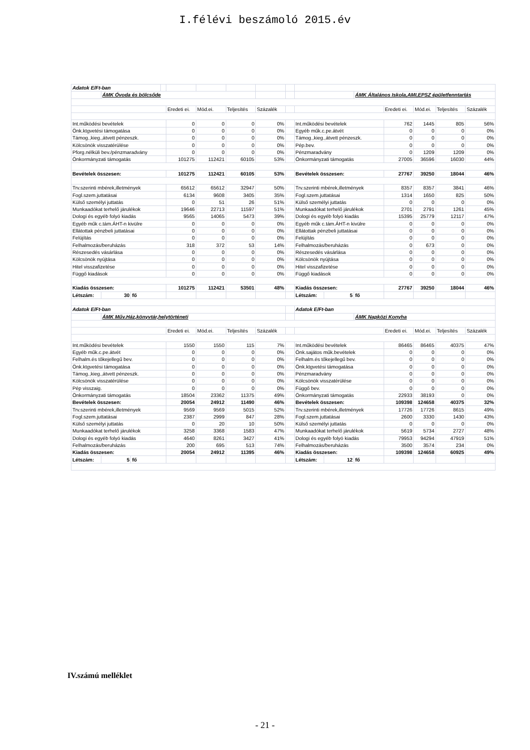I.félévi beszámoló 2015.év
| Adatok E/Ft-ban | | | | | | | | | | | | | | | |
| | ÁMK Óvoda és bölcsőde | | | | | | | | | | ÁMK Általános Iskola,AMI,EPSZ épületfenntartás | | | | |
| | | | | Eredeti ei. | Mód.ei. | Teljesítés | Százalék | | | | | Eredeti ei. | Mód.ei. | Teljesítés | Százalék |
| Int.működési bevételek | | | | 0 | 0 | 0 | 0% | | Int.működési bevételek | | | 762 | 1445 | 805 | 56% |
| Önk.ktgvetési támogatása | | | | 0 | 0 | 0 | 0% | | Egyéb műk.c.pe.átvét | | | 0 | 0 | 0 | 0% |
| Támog.,kieg.,átvett pénzeszk. | | | | 0 | 0 | 0 | 0% | | Támog.,kieg.,átvett pénzeszk. | | | 0 | 0 | 0 | 0% |
| Kölcsönök visszatérülése | | | | 0 | 0 | 0 | 0% | | Pép.bev. | | | 0 | 0 | 0 | 0% |
| Pforg.nélküli bev./pénzmaradvány | | | | 0 | 0 | 0 | 0% | | Pénzmaradvány | | | 0 | 1209 | 1209 | 0% |
| Önkormányzati támogatás | | | | 101275 | 112421 | 60105 | 53% | | Önkormányzati támogatás | | | 27005 | 36596 | 16030 | 44% |
| Bevételek összesen: | | | | 101275 | 112421 | 60105 | 53% | | Bevételek összesen: | | | 27767 | 39250 | 18044 | 46% |
| Trv.szerinti mbérek,illetmények | | | | 65612 | 65612 | 32947 | 50% | | Trv.szerinti mbérek,illetmények | | | 8357 | 8357 | 3841 | 46% |
| Fogl.szem.juttatásai | | | | 6134 | 9608 | 3405 | 35% | | Fogl.szem.juttatásai | | | 1314 | 1650 | 825 | 50% |
| Külső személyi juttatás | | | | 0 | 51 | 26 | 51% | | Külső személyi juttatás | | | 0 | 0 | 0 | 0% |
| Munkaadókat terhelő járulékok | | | | 19646 | 22713 | 11597 | 51% | | Munkaadókat terhelő járulékok | | | 2701 | 2791 | 1261 | 45% |
| Dologi és egyéb folyó kiadás | | | | 9565 | 14065 | 5473 | 39% | | Dologi és egyéb folyó kiadás | | | 15395 | 25779 | 12117 | 47% |
| Egyéb műk c.tám.ÁHT-n kivülre | | | | 0 | 0 | 0 | 0% | | Egyéb műk c.tám.ÁHT-n kivülre | | | 0 | 0 | 0 | 0% |
| Ellátottak pénzbeli juttatásai | | | | 0 | 0 | 0 | 0% | | Ellátottak pénzbeli juttatásai | | | 0 | 0 | 0 | 0% |
| Felújítás | | | | 0 | 0 | 0 | 0% | | Felújítás | | | 0 | 0 | 0 | 0% |
| Felhalmozás/beruházás | | | | 318 | 372 | 53 | 14% | | Felhalmozás/beruházás | | | 0 | 673 | 0 | 0% |
| Részesedés vásárlása | | | | 0 | 0 | 0 | 0% | | Részesedés vásárlása | | | 0 | 0 | 0 | 0% |
| Kölcsönök nyújtása | | | | 0 | 0 | 0 | 0% | | Kölcsönök nyújtása | | | 0 | 0 | 0 | 0% |
| Hitel visszafizetése | | | | 0 | 0 | 0 | 0% | | Hitel visszafizetése | | | 0 | 0 | 0 | 0% |
| Függő kiadások | | | | 0 | 0 | 0 | 0% | | Függő kiadások | | | 0 | 0 | 0 | 0% |
| Kiadás összesen: | | | | 101275 | 112421 | 53501 | 48% | | Kiadás összesen: | | | 27767 | 39250 | 18044 | 46% |
| Létszám: | 30 | fő | | | | | | | Létszám: | 5 | fő | | | | |
| Adatok E/Ft-ban | | | | | | | | | Adatok E/Ft-ban | | | | | | |
| | ÁMK Műv.Ház,könyvtár,helytörténeti | | | | | | | | | | ÁMK Napközi Konyha | | | | |
| | | | | Eredeti ei. | Mód.ei. | Teljesítés | Százalék | | | | | Eredeti ei. | Mód.ei. | Teljesítés | Százalék |
| Int.működési bevételek | | | | 1550 | 1550 | 115 | 7% | | Int.működési bevételek | | | 86465 | 86465 | 40375 | 47% |
| Egyéb műk.c.pe.átvét | | | | 0 | 0 | 0 | 0% | | Önk.sajátos műk.bevételek | | | 0 | 0 | 0 | 0% |
| Felhalm.és tőkejellegű bev. | | | | 0 | 0 | 0 | 0% | | Felhalm.és tőkejellegű bev. | | | 0 | 0 | 0 | 0% |
| Önk.ktgvetési támogatása | | | | 0 | 0 | 0 | 0% | | Önk.ktgvetési támogatása | | | 0 | 0 | 0 | 0% |
| Támog.,kieg.,átvett pénzeszk. | | | | 0 | 0 | 0 | 0% | | Pénzmaradvány | | | 0 | 0 | 0 | 0% |
| Kölcsönök visszatérülése | | | | 0 | 0 | 0 | 0% | | Kölcsönök visszatérülése | | | 0 | 0 | 0 | 0% |
| Pép visszaig. | | | | 0 | 0 | 0 | 0% | | Függő bev. | | | 0 | 0 | 0 | 0% |
| Önkormányzati támogatás | | | | 18504 | 23362 | 11375 | 49% | | Önkormányzati támogatás | | | 22933 | 38193 | 0 | 0% |
| Bevételek összesen: | | | | 20054 | 24912 | 11490 | 46% | | Bevételek összesen: | | | 109398 | 124658 | 40375 | 32% |
| Trv.szerinti mbérek,illetmények | | | | 9569 | 9569 | 5015 | 52% | | Trv.szerinti mbérek,illetmények | | | 17726 | 17726 | 8615 | 49% |
| Fogl.szem.juttatásai | | | | 2387 | 2999 | 847 | 28% | | Fogl.szem.juttatásai | | | 2600 | 3330 | 1430 | 43% |
| Külső személyi juttatás | | | | 0 | 20 | 10 | 50% | | Külső személyi juttatás | | | 0 | 0 | 0 | 0% |
| Munkaadókat terhelő járulékok | | | | 3258 | 3368 | 1583 | 47% | | Munkaadókat terhelő járulékok | | | 5619 | 5734 | 2727 | 48% |
| Dologi és egyéb folyó kiadás | | | | 4640 | 8261 | 3427 | 41% | | Dologi és egyéb folyó kiadás | | | 79953 | 94294 | 47919 | 51% |
| Felhalmozás/beruházás | | | | 200 | 695 | 513 | 74% | | Felhalmozás/beruházás | | | 3500 | 3574 | 234 | 0% |
| Kiadás összesen: | | | | 20054 | 24912 | 11395 | 46% | | Kiadás összesen: | | | 109398 | 124658 | 60925 | 49% |
| Létszám: | 5 | fő | | | | | | | Létszám: | 12 | fő | | | | |
IV.számú melléklet
- 21 -